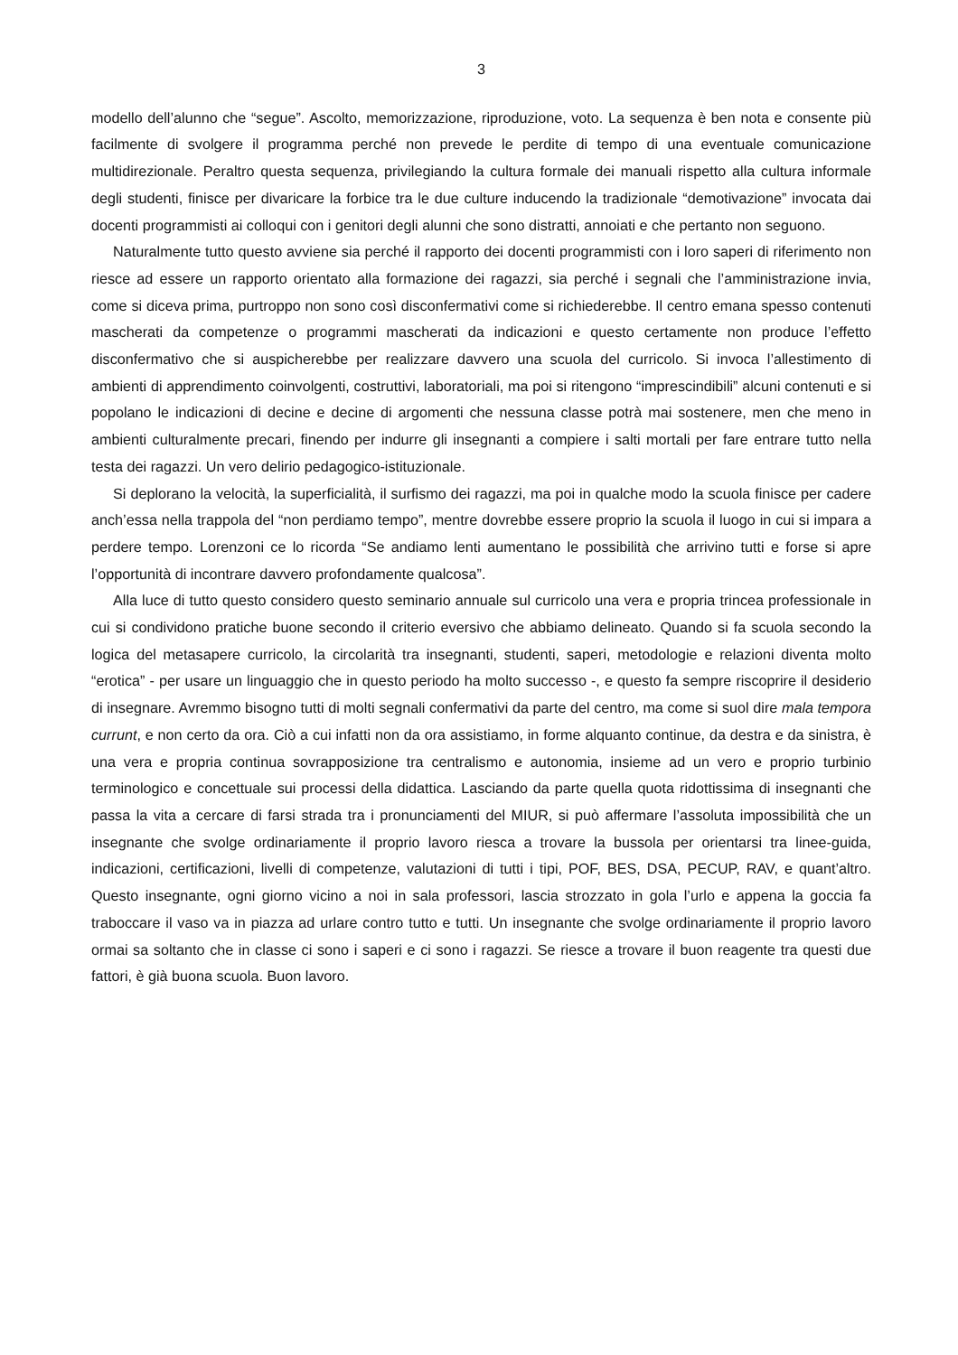3
modello dell’alunno che “segue”. Ascolto, memorizzazione, riproduzione, voto. La sequenza è ben nota e consente più facilmente di svolgere il programma perché non prevede le perdite di tempo di una eventuale comunicazione multidirezionale. Peraltro questa sequenza, privilegiando la cultura formale dei manuali rispetto alla cultura informale degli studenti, finisce per divaricare la forbice tra le due culture inducendo la tradizionale “demotivazione” invocata dai docenti programmisti ai colloqui con i genitori degli alunni che sono distratti, annoiati e che pertanto non seguono.
Naturalmente tutto questo avviene sia perché il rapporto dei docenti programmisti con i loro saperi di riferimento non riesce ad essere un rapporto orientato alla formazione dei ragazzi, sia perché i segnali che l’amministrazione invia, come si diceva prima, purtroppo non sono così disconfermativi come si richiederebbe. Il centro emana spesso contenuti mascherati da competenze o programmi mascherati da indicazioni e questo certamente non produce l’effetto disconfermativo che si auspicherebbe per realizzare davvero una scuola del curricolo. Si invoca l’allestimento di ambienti di apprendimento coinvolgenti, costruttivi, laboratoriali, ma poi si ritengono “imprescindibili” alcuni contenuti e si popolano le indicazioni di decine e decine di argomenti che nessuna classe potrà mai sostenere, men che meno in ambienti culturalmente precari, finendo per indurre gli insegnanti a compiere i salti mortali per fare entrare tutto nella testa dei ragazzi. Un vero delirio pedagogico-istituzionale.
Si deplorano la velocità, la superficialità, il surfismo dei ragazzi, ma poi in qualche modo la scuola finisce per cadere anch’essa nella trappola del “non perdiamo tempo”, mentre dovrebbe essere proprio la scuola il luogo in cui si impara a perdere tempo. Lorenzoni ce lo ricorda “Se andiamo lenti aumentano le possibilità che arrivino tutti e forse si apre l’opportunità di incontrare davvero profondamente qualcosa”.
Alla luce di tutto questo considero questo seminario annuale sul curricolo una vera e propria trincea professionale in cui si condividono pratiche buone secondo il criterio eversivo che abbiamo delineato. Quando si fa scuola secondo la logica del metasapere curricolo, la circolarità tra insegnanti, studenti, saperi, metodologie e relazioni diventa molto “erotica” - per usare un linguaggio che in questo periodo ha molto successo -, e questo fa sempre riscoprire il desiderio di insegnare. Avremmo bisogno tutti di molti segnali confermativi da parte del centro, ma come si suol dire mala tempora currunt, e non certo da ora. Ciò a cui infatti non da ora assistiamo, in forme alquanto continue, da destra e da sinistra, è una vera e propria continua sovrapposizione tra centralismo e autonomia, insieme ad un vero e proprio turbinio terminologico e concettuale sui processi della didattica. Lasciando da parte quella quota ridottissima di insegnanti che passa la vita a cercare di farsi strada tra i pronunciamenti del MIUR, si può affermare l’assoluta impossibilità che un insegnante che svolge ordinariamente il proprio lavoro riesca a trovare la bussola per orientarsi tra linee-guida, indicazioni, certificazioni, livelli di competenze, valutazioni di tutti i tipi, POF, BES, DSA, PECUP, RAV, e quant’altro. Questo insegnante, ogni giorno vicino a noi in sala professori, lascia strozzato in gola l’urlo e appena la goccia fa traboccare il vaso va in piazza ad urlare contro tutto e tutti. Un insegnante che svolge ordinariamente il proprio lavoro ormai sa soltanto che in classe ci sono i saperi e ci sono i ragazzi. Se riesce a trovare il buon reagente tra questi due fattori, è già buona scuola. Buon lavoro.